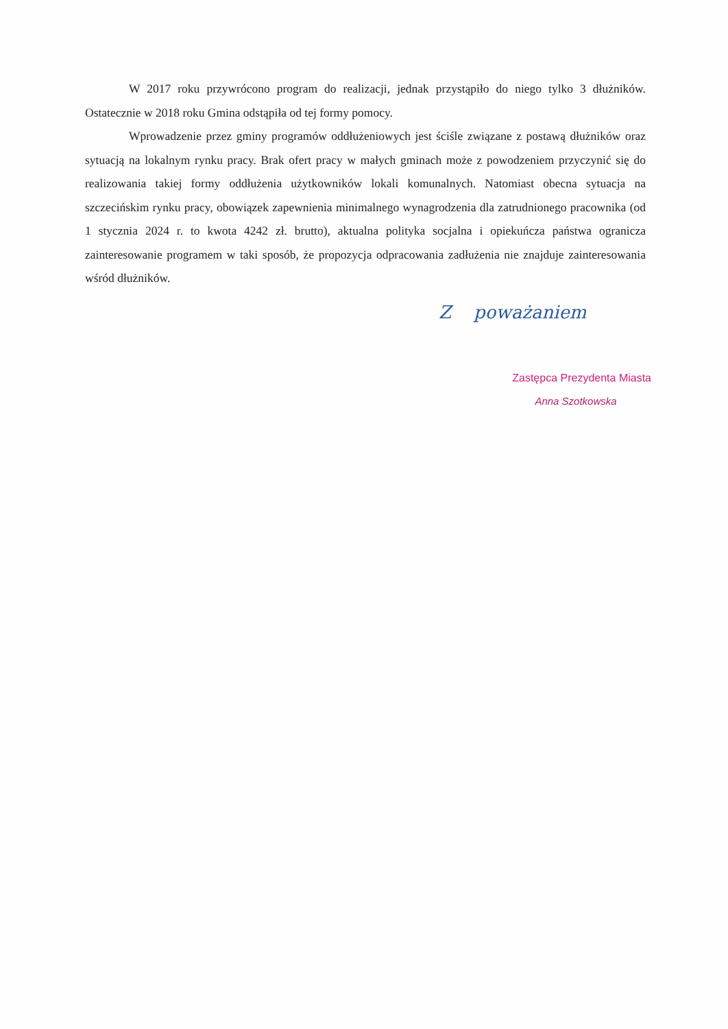W 2017 roku przywrócono program do realizacji, jednak przystąpiło do niego tylko 3 dłużników. Ostatecznie w 2018 roku Gmina odstąpiła od tej formy pomocy.
Wprowadzenie przez gminy programów oddłużeniowych jest ściśle związane z postawą dłużników oraz sytuacją na lokalnym rynku pracy. Brak ofert pracy w małych gminach może z powodzeniem przyczynić się do realizowania takiej formy oddłużenia użytkowników lokali komunalnych. Natomiast obecna sytuacja na szczecińskim rynku pracy, obowiązek zapewnienia minimalnego wynagrodzenia dla zatrudnionego pracownika (od 1 stycznia 2024 r. to kwota 4242 zł. brutto), aktualna polityka socjalna i opiekuńcza państwa ogranicza zainteresowanie programem w taki sposób, że propozycja odpracowania zadłużenia nie znajduje zainteresowania wśród dłużników.
Z poważaniem
Zastępca Prezydenta Miasta
Anna Szotkowska